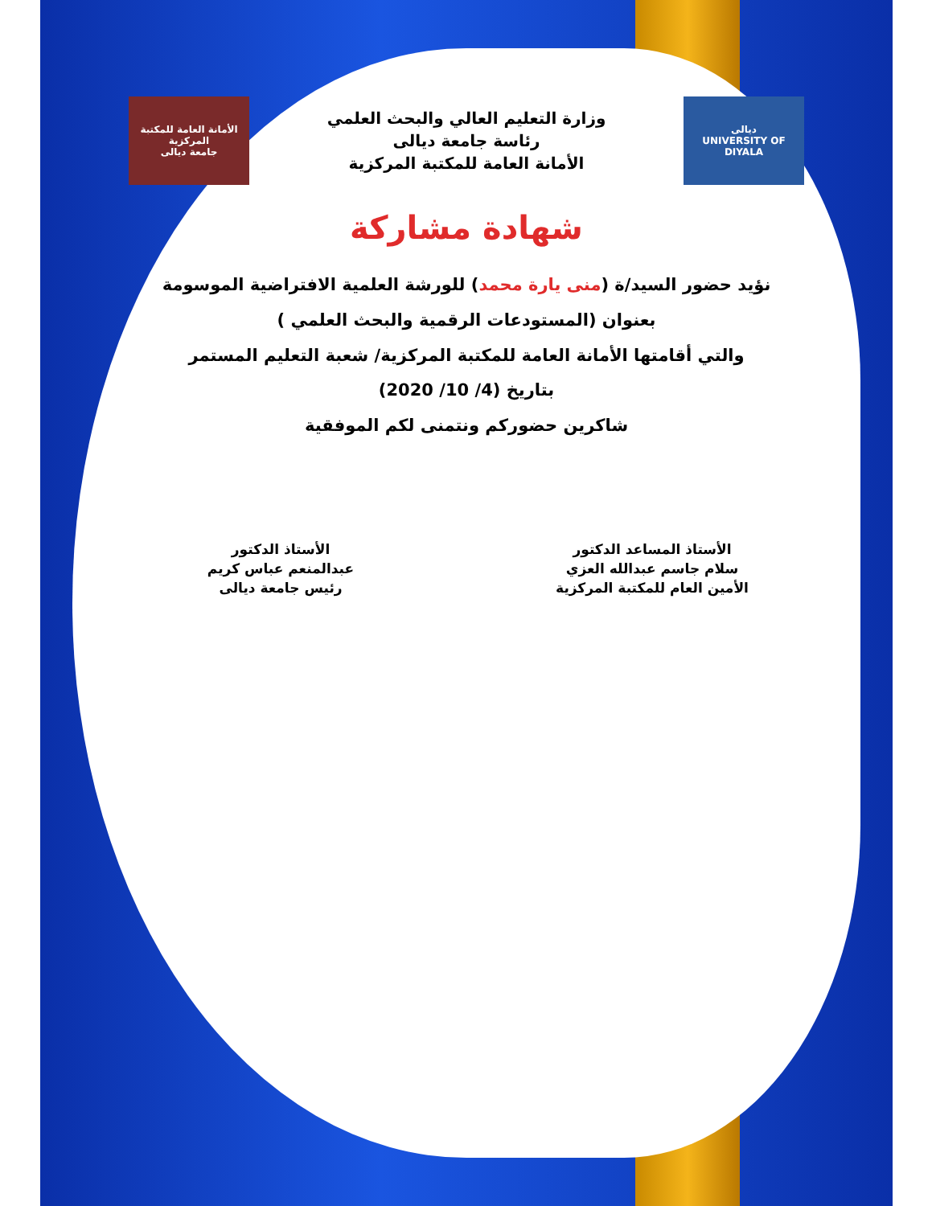ديالى
UNIVERSITY OF DIYALA
وزارة التعليم العالي والبحث العلمي
رئاسة جامعة ديالى
الأمانة العامة للمكتبة المركزية
الأمانة العامة للمكتبة المركزية
جامعة ديالى
شهادة مشاركة
نؤيد حضور السيد/ة (منى يارة محمد) للورشة العلمية الافتراضية الموسومة
بعنوان (المستودعات الرقمية والبحث العلمي )
والتي أقامتها الأمانة العامة للمكتبة المركزية/ شعبة التعليم المستمر
بتاريخ (4/ 10/ 2020)
شاكرين حضوركم ونتمنى لكم الموفقية
الأستاذ المساعد الدكتور
سلام جاسم عبدالله العزي
الأمين العام للمكتبة المركزية
الأستاذ الدكتور
عبدالمنعم عباس كريم
رئيس جامعة ديالى